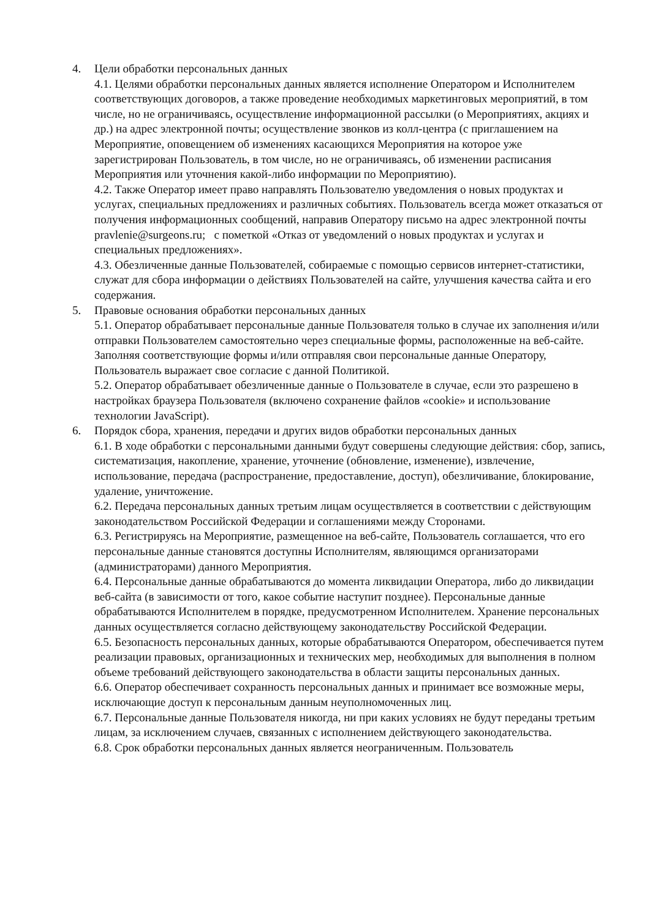4. Цели обработки персональных данных
4.1. Целями обработки персональных данных является исполнение Оператором и Исполнителем соответствующих договоров, а также проведение необходимых маркетинговых мероприятий, в том числе, но не ограничиваясь, осуществление информационной рассылки (о Мероприятиях, акциях и др.) на адрес электронной почты; осуществление звонков из колл-центра (с приглашением на Мероприятие, оповещением об изменениях касающихся Мероприятия на которое уже зарегистрирован Пользователь, в том числе, но не ограничиваясь, об изменении расписания Мероприятия или уточнения какой-либо информации по Мероприятию).
4.2. Также Оператор имеет право направлять Пользователю уведомления о новых продуктах и услугах, специальных предложениях и различных событиях. Пользователь всегда может отказаться от получения информационных сообщений, направив Оператору письмо на адрес электронной почты pravlenie@surgeons.ru; с пометкой «Отказ от уведомлений о новых продуктах и услугах и специальных предложениях».
4.3. Обезличенные данные Пользователей, собираемые с помощью сервисов интернет-статистики, служат для сбора информации о действиях Пользователей на сайте, улучшения качества сайта и его содержания.
5. Правовые основания обработки персональных данных
5.1. Оператор обрабатывает персональные данные Пользователя только в случае их заполнения и/или отправки Пользователем самостоятельно через специальные формы, расположенные на веб-сайте. Заполняя соответствующие формы и/или отправляя свои персональные данные Оператору, Пользователь выражает свое согласие с данной Политикой.
5.2. Оператор обрабатывает обезличенные данные о Пользователе в случае, если это разрешено в настройках браузера Пользователя (включено сохранение файлов «cookie» и использование технологии JavaScript).
6. Порядок сбора, хранения, передачи и других видов обработки персональных данных
6.1. В ходе обработки с персональными данными будут совершены следующие действия: сбор, запись, систематизация, накопление, хранение, уточнение (обновление, изменение), извлечение, использование, передача (распространение, предоставление, доступ), обезличивание, блокирование, удаление, уничтожение.
6.2. Передача персональных данных третьим лицам осуществляется в соответствии с действующим законодательством Российской Федерации и соглашениями между Сторонами.
6.3. Регистрируясь на Мероприятие, размещенное на веб-сайте, Пользователь соглашается, что его персональные данные становятся доступны Исполнителям, являющимся организаторами (администраторами) данного Мероприятия.
6.4. Персональные данные обрабатываются до момента ликвидации Оператора, либо до ликвидации веб-сайта (в зависимости от того, какое событие наступит позднее). Персональные данные обрабатываются Исполнителем в порядке, предусмотренном Исполнителем. Хранение персональных данных осуществляется согласно действующему законодательству Российской Федерации.
6.5. Безопасность персональных данных, которые обрабатываются Оператором, обеспечивается путем реализации правовых, организационных и технических мер, необходимых для выполнения в полном объеме требований действующего законодательства в области защиты персональных данных.
6.6. Оператор обеспечивает сохранность персональных данных и принимает все возможные меры, исключающие доступ к персональным данным неуполномоченных лиц.
6.7. Персональные данные Пользователя никогда, ни при каких условиях не будут переданы третьим лицам, за исключением случаев, связанных с исполнением действующего законодательства.
6.8. Срок обработки персональных данных является неограниченным. Пользователь